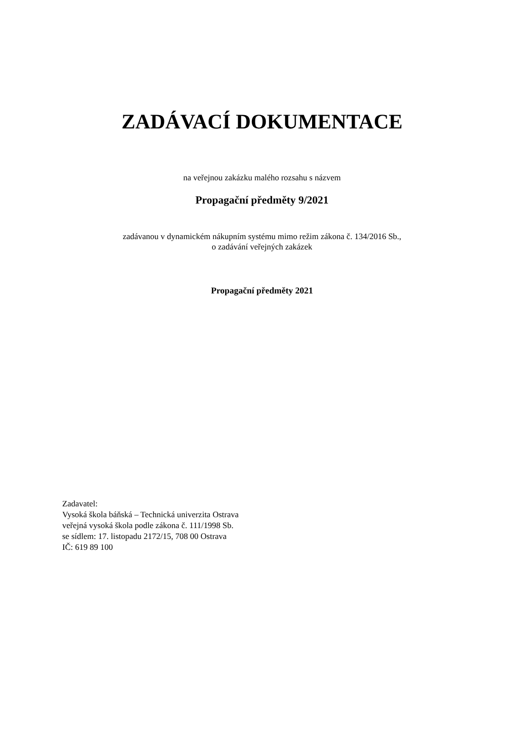ZADÁVACÍ DOKUMENTACE
na veřejnou zakázku malého rozsahu s názvem
Propagační předměty 9/2021
zadávanou v dynamickém nákupním systému mimo režim zákona č. 134/2016 Sb.,
o zadávání veřejných zakázek
Propagační předměty 2021
Zadavatel:
Vysoká škola báňská – Technická univerzita Ostrava
veřejná vysoká škola podle zákona č. 111/1998 Sb.
se sídlem: 17. listopadu 2172/15, 708 00 Ostrava
IČ: 619 89 100